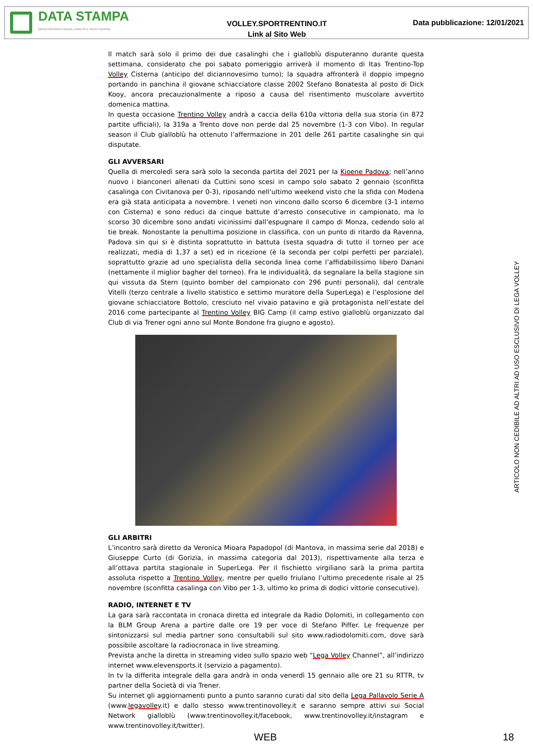DATA STAMPA
MONITORAGGIO MEDIA, ANALISI E REPUTAZIONE
VOLLEY.SPORTRENTINO.IT
Link al Sito Web
Data pubblicazione: 12/01/2021
Il match sarà solo il primo dei due casalinghi che i gialloblù disputeranno durante questa settimana, considerato che poi sabato pomeriggio arriverà il momento di Itas Trentino-Top Volley Cisterna (anticipo del diciannovesimo turno); la squadra affronterà il doppio impegno portando in panchina il giovane schiacciatore classe 2002 Stefano Bonatesta al posto di Dick Kooy, ancora precauzionalmente a riposo a causa del risentimento muscolare avvertito domenica mattina.
In questa occasione Trentino Volley andrà a caccia della 610a vittoria della sua storia (in 872 partite ufficiali), la 319a a Trento dove non perde dal 25 novembre (1-3 con Vibo). In regular season il Club gialloblù ha ottenuto l’affermazione in 201 delle 261 partite casalinghe sin qui disputate.
GLI AVVERSARI
Quella di mercoledì sera sarà solo la seconda partita del 2021 per la Kioene Padova; nell’anno nuovo i bianconeri allenati da Cuttini sono scesi in campo solo sabato 2 gennaio (sconfitta casalinga con Civitanova per 0-3), riposando nell’ultimo weekend visto che la sfida con Modena era già stata anticipata a novembre. I veneti non vincono dallo scorso 6 dicembre (3-1 interno con Cisterna) e sono reduci da cinque battute d’arresto consecutive in campionato, ma lo scorso 30 dicembre sono andati vicinissimi dall’espugnare il campo di Monza, cedendo solo al tie break. Nonostante la penultima posizione in classifica, con un punto di ritardo da Ravenna, Padova sin qui si è distinta soprattutto in battuta (sesta squadra di tutto il torneo per ace realizzati, media di 1,37 a set) ed in ricezione (è la seconda per colpi perfetti per parziale), soprattutto grazie ad uno specialista della seconda linea come l’affidabilissimo libero Danani (nettamente il miglior bagher del torneo). Fra le individualità, da segnalare la bella stagione sin qui vissuta da Stern (quinto bomber del campionato con 296 punti personali), dal centrale Vitelli (terzo centrale a livello statistico e settimo muratore della SuperLega) e l’esplosione del giovane schiacciatore Bottolo, cresciuto nel vivaio patavino e già protagonista nell’estate del 2016 come partecipante al Trentino Volley BIG Camp (il camp estivo gialloblù organizzato dal Club di via Trener ogni anno sul Monte Bondone fra giugno e agosto).
GLI ARBITRI
L’incontro sarà diretto da Veronica Mioara Papadopol (di Mantova, in massima serie dal 2018) e Giuseppe Curto (di Gorizia, in massima categoria dal 2013), rispettivamente alla terza e all’ottava partita stagionale in SuperLega. Per il fischietto virgiliano sarà la prima partita assoluta rispetto a Trentino Volley, mentre per quello friulano l’ultimo precedente risale al 25 novembre (sconfitta casalinga con Vibo per 1-3, ultimo ko prima di dodici vittorie consecutive).
RADIO, INTERNET E TV
La gara sarà raccontata in cronaca diretta ed integrale da Radio Dolomiti, in collegamento con la BLM Group Arena a partire dalle ore 19 per voce di Stefano Piffer. Le frequenze per sintonizzarsi sul media partner sono consultabili sul sito www.radiodolomiti.com, dove sarà possibile ascoltare la radiocronaca in live streaming.
Prevista anche la diretta in streaming video sullo spazio web “Lega Volley Channel”, all’indirizzo internet www.elevensports.it (servizio a pagamento).
In tv la differita integrale della gara andrà in onda venerdì 15 gennaio alle ore 21 su RTTR, tv partner della Società di via Trener.
Su internet gli aggiornamenti punto a punto saranno curati dal sito della Lega Pallavolo Serie A (www.legavolley.it) e dallo stesso www.trentinovolley.it e saranno sempre attivi sui Social Network gialloblù (www.trentinovolley.it/facebook, www.trentinovolley.it/instagram e www.trentinovolley.it/twitter).
ARTICOLO NON CEDIBILE AD ALTRI AD USO ESCLUSIVO DI LEGA VOLLEY
WEB 18